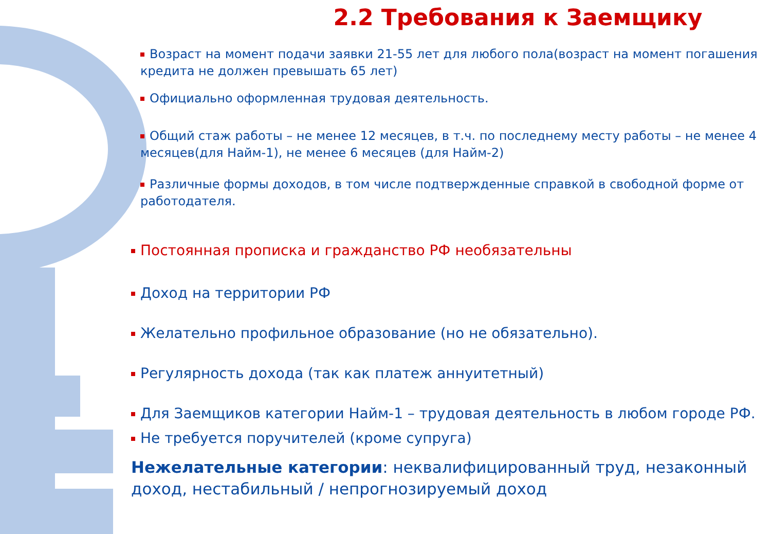2.2 Требования к Заемщику
Возраст на момент подачи заявки 21-55 лет для любого пола(возраст на момент погашения кредита не должен превышать 65 лет)
Официально оформленная трудовая деятельность.
Общий стаж работы – не менее 12 месяцев, в т.ч. по последнему месту работы – не менее 4 месяцев(для Найм-1), не менее 6 месяцев (для Найм-2)
Различные формы доходов, в том числе подтвержденные справкой в свободной форме от работодателя.
Постоянная прописка и гражданство РФ необязательны
Доход на территории РФ
Желательно профильное образование (но не обязательно).
Регулярность дохода (так как платеж аннуитетный)
Для Заемщиков категории Найм-1 – трудовая деятельность в любом городе РФ.
Не требуется поручителей (кроме супруга)
Нежелательные категории: неквалифицированный труд, незаконный доход, нестабильный / непрогнозируемый доход